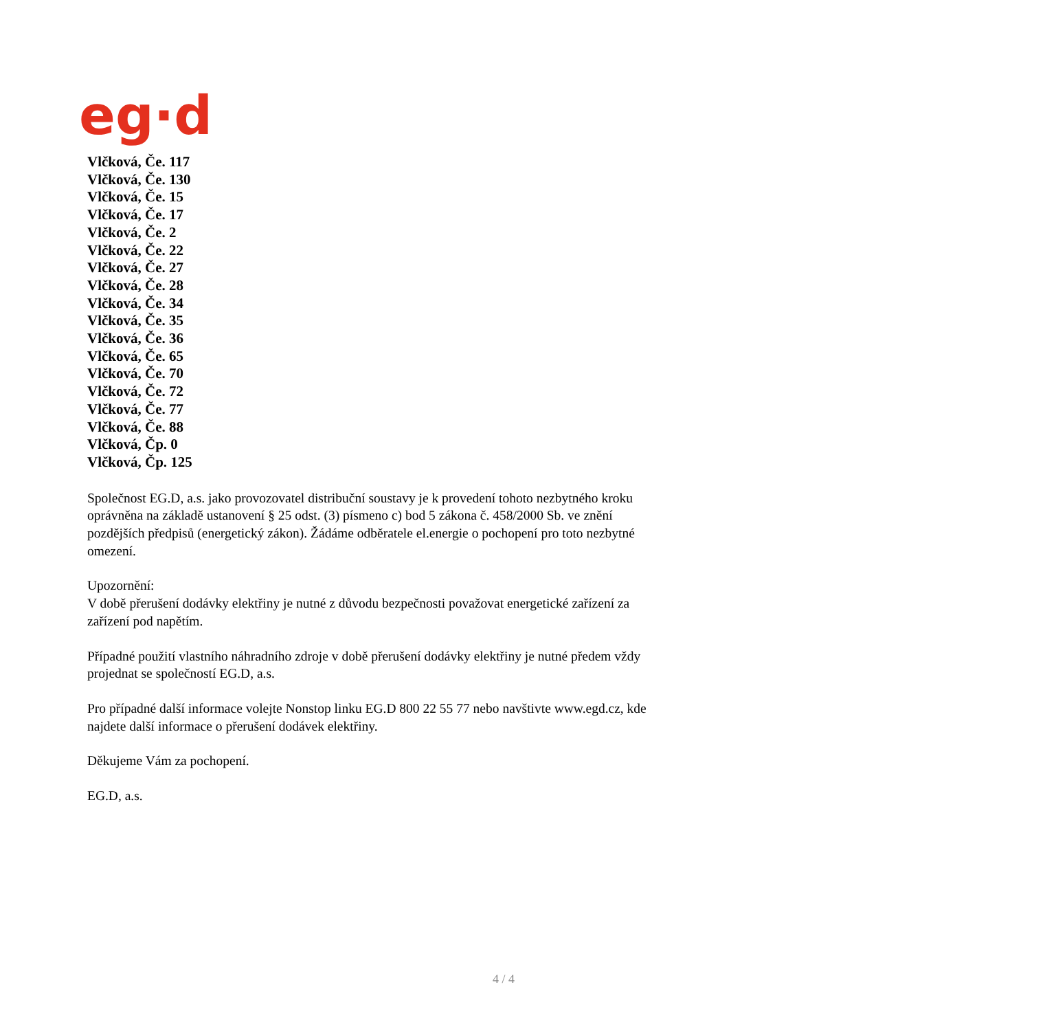eg·d
Vlčková, Če. 117
Vlčková, Če. 130
Vlčková, Če. 15
Vlčková, Če. 17
Vlčková, Če. 2
Vlčková, Če. 22
Vlčková, Če. 27
Vlčková, Če. 28
Vlčková, Če. 34
Vlčková, Če. 35
Vlčková, Če. 36
Vlčková, Če. 65
Vlčková, Če. 70
Vlčková, Če. 72
Vlčková, Če. 77
Vlčková, Če. 88
Vlčková, Čp. 0
Vlčková, Čp. 125
Společnost EG.D, a.s. jako provozovatel distribuční soustavy je k provedení tohoto nezbytného kroku oprávněna na základě ustanovení § 25 odst. (3) písmeno c) bod 5 zákona č. 458/2000 Sb. ve znění pozdějších předpisů (energetický zákon). Žádáme odběratele el.energie o pochopení pro toto nezbytné omezení.
Upozornění:
V době přerušení dodávky elektřiny je nutné z důvodu bezpečnosti považovat energetické zařízení za zařízení pod napětím.
Případné použití vlastního náhradního zdroje v době přerušení dodávky elektřiny je nutné předem vždy projednat se společností EG.D, a.s.
Pro případné další informace volejte Nonstop linku EG.D 800 22 55 77 nebo navštivte www.egd.cz, kde najdete další informace o přerušení dodávek elektřiny.
Děkujeme Vám za pochopení.
EG.D, a.s.
4 / 4